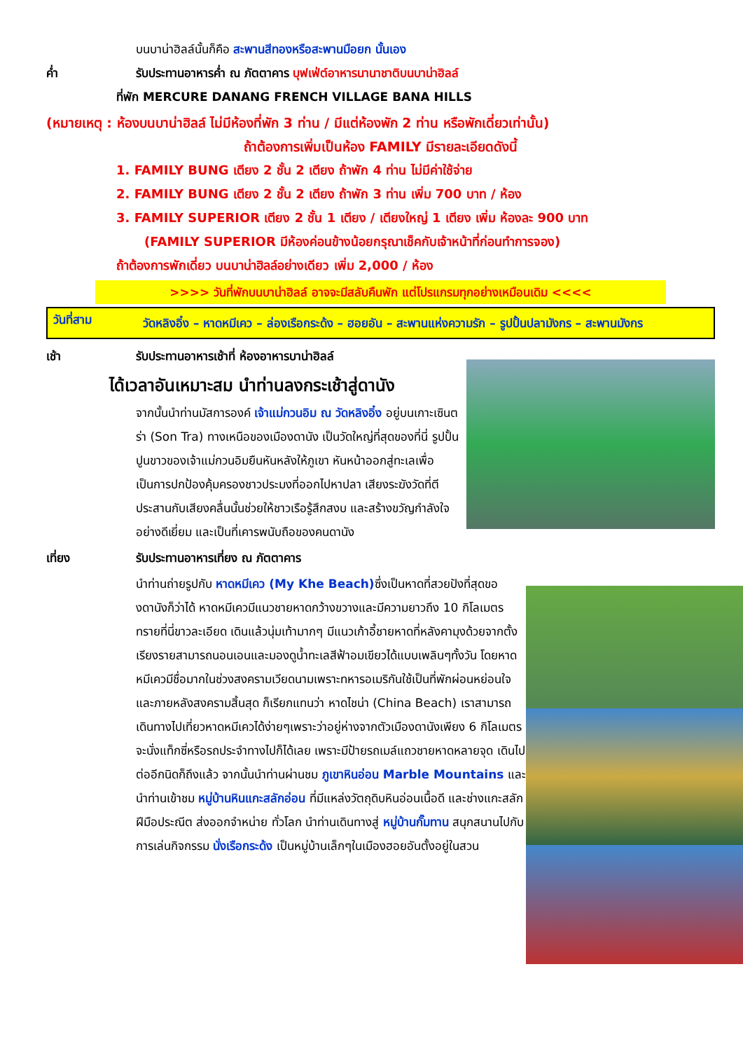บนบาน่าฮิลล์นั้นก็คือ สะพานสีทองหรือสะพานมือยก นั้นเอง
ค่ำ รับประทานอาหารค่ำ ณ ภัตตาคาร บุฟเฟ่ต์อาหารนานาชาติบนบาน่าฮิลล์
ที่พัก MERCURE DANANG FRENCH VILLAGE BANA HILLS
(หมายเหตุ : ห้องบนบาน่าฮิลล์ ไม่มีห้องที่พัก 3 ท่าน / มีแต่ห้องพัก 2 ท่าน หรือพักเดี่ยวเท่านั้น)
ถ้าต้องการเพิ่มเป็นห้อง FAMILY มีรายละเอียดดังนี้
1. FAMILY BUNG เตียง 2 ชั้น 2 เตียง ถ้าพัก 4 ท่าน ไม่มีค่าใช้จ่าย
2. FAMILY BUNG เตียง 2 ชั้น 2 เตียง ถ้าพัก 3 ท่าน เพิ่ม 700 บาท / ห้อง
3. FAMILY SUPERIOR เตียง 2 ชั้น 1 เตียง / เตียงใหญ่ 1 เตียง เพิ่ม ห้องละ 900 บาท
(FAMILY SUPERIOR มีห้องค่อนข้างน้อยกรุณาเช็คกับเจ้าหน้าที่ก่อนทำการจอง)
ถ้าต้องการพักเดี่ยว บนบาน่าฮิลล์อย่างเดียว เพิ่ม 2,000 / ห้อง
>>>> วันที่พักบนบาน่าฮิลล์ อาจจะมีสลับคืนพัก แต่โปรแกรมทุกอย่างเหมือนเดิม <<<<
วันที่สาม วัดหลิงอิ๋ง – หาดหมีเคว – ล่องเรือกระด้ง – ฮอยอัน – สะพานแห่งความรัก – รูปปั้นปลามังกร – สะพานมังกร
เช้า รับประทานอาหารเช้าที่ ห้องอาหารบาน่าฮิลล์
ได้เวลาอันเหมาะสม นำท่านลงกระเช้าสู่ดานัง
จากนั้นนำท่านมัสการองค์ เจ้าแม่กวนอิม ณ วัดหลิงอิ๋ง อยู่บนเกาะเซินตร่า (Son Tra) ทางเหนือของเมืองดานัง เป็นวัดใหญ่ที่สุดของที่นี่ รูปปั้นปูนขาวของเจ้าแม่กวนอิมยืนหันหลังให้ภูเขา หันหน้าออกสู่ทะเลเพื่อเป็นการปกป้องคุ้มครองชาวประมงที่ออกไปหาปลา เสียงระฆังวัดที่ตีประสานกับเสียงคลื่นนั้นช่วยให้ชาวเรือรู้สึกสงบ และสร้างขวัญกำลังใจอย่างดีเยี่ยม และเป็นที่เคารพนับถือของคนดานัง
เที่ยง รับประทานอาหารเที่ยง ณ ภัตตาคาร
นำท่านถ่ายรูปกับ หาดหมีเคว (My Khe Beach) ซึ่งเป็นหาดที่สวยปังที่สุดของดานังก็ว่าได้ หาดหมีเควมีแนวชายหาดกว้างขวางและมีความยาวถึง 10 กิโลเมตร ทรายที่นี่ขาวละเอียด เดินแล้วนุ่มเท้ามากๆ มีแนวเก้าอี้ชายหาดที่หลังคามุงด้วยจากตั้งเรียงรายสามารถนอนเอนและมองดูน้ำทะเลสีฟ้าอมเขียวได้แบบเพลินๆทั้งวัน โดยหาดหมีเควมีชื่อมากในช่วงสงครามเวียดนามเพราะทหารอเมริกันใช้เป็นที่พักผ่อนหย่อนใจ และภายหลังสงครามสิ้นสุด ก็เรียกแทนว่า หาดไชน่า (China Beach) เราสามารถเดินทางไปเที่ยวหาดหมีเควได้ง่ายๆเพราะว่าอยู่ห่างจากตัวเมืองดานังเพียง 6 กิโลเมตร จะนั่งแท็กซี่หรือรถประจำทางไปก็ได้เลย เพราะมีป้ายรถเมล์แถวชายหาดหลายจุด เดินไปต่ออีกนิดก็ถึงแล้ว จากนั้นนำท่านผ่านชม ภูเขาหินอ่อน Marble Mountains และนำท่านเข้าชม หมู่บ้านหินแกะสลักอ่อน ที่มีแหล่งวัตถุดิบหินอ่อนเนื้อดี และช่างแกะสลักฝีมือประณีต ส่งออกจำหน่าย ทั่วโลก นำท่านเดินทางสู่ หมู่บ้านกั๊มทาน สนุกสนานไปกับการเล่นกิจกรรม นั่งเรือกระด้ง เป็นหมู่บ้านเล็กๆในเมืองฮอยอันตั้งอยู่ในสวน